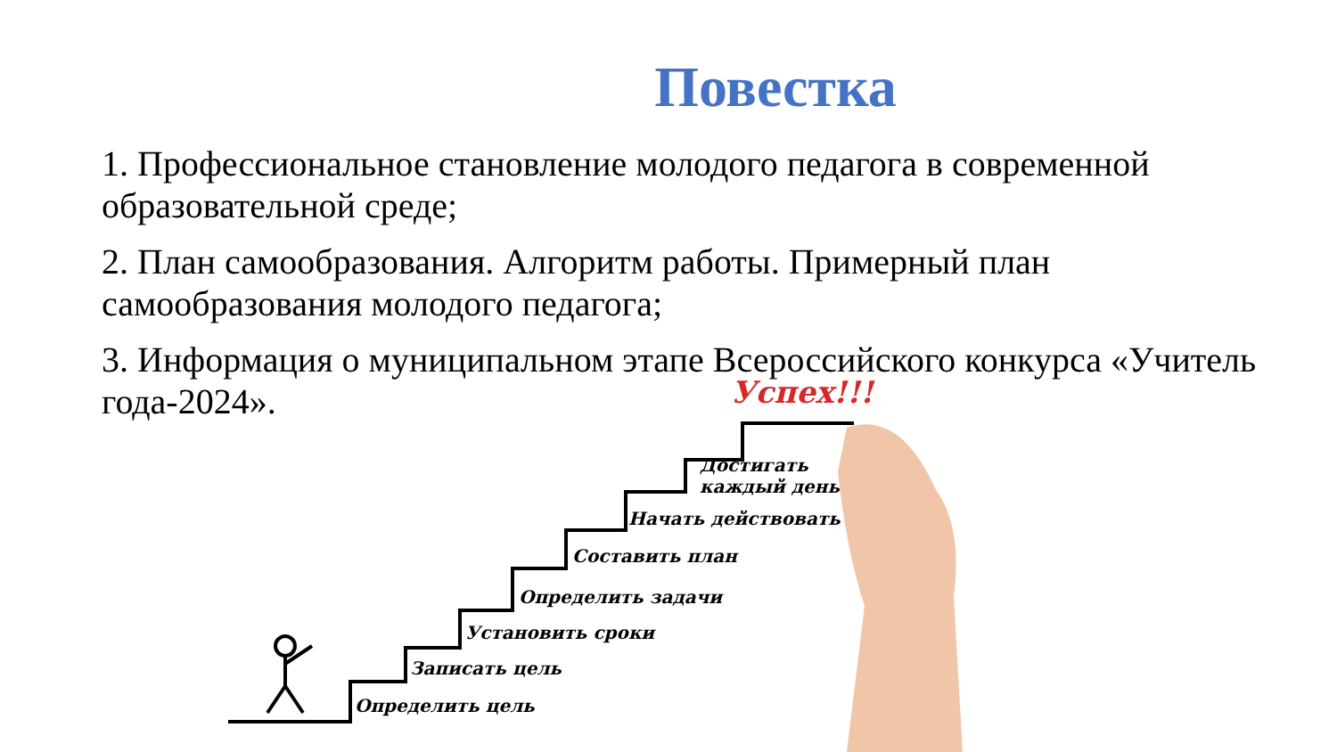Повестка
1. Профессиональное становление молодого педагога в современной образовательной среде;
2. План самообразования. Алгоритм работы. Примерный план самообразования молодого педагога;
3. Информация о муниципальном этапе Всероссийского конкурса «Учитель года-2024».
Определить цель
Записать цель
Установить сроки
Определить задачи
Составить план
Начать действовать
Достигать
каждый день
Успех!!!